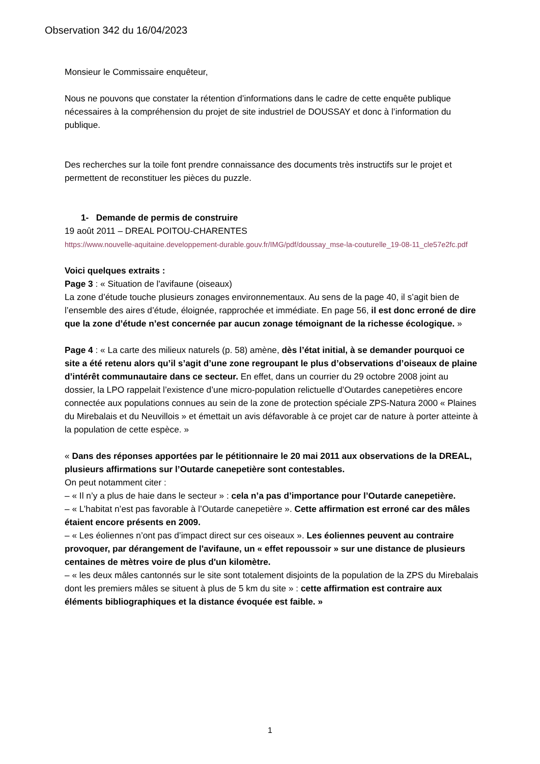Observation 342 du 16/04/2023
Monsieur le Commissaire enquêteur,
Nous ne pouvons que constater la rétention d’informations dans le cadre de cette enquête publique nécessaires à la compréhension du projet de site industriel de DOUSSAY et donc à l’information du publique.
Des recherches sur la toile font prendre connaissance des documents très instructifs sur le projet et permettent de reconstituer les pièces du puzzle.
1- Demande de permis de construire
19 août 2011 – DREAL POITOU-CHARENTES
https://www.nouvelle-aquitaine.developpement-durable.gouv.fr/IMG/pdf/doussay_mse-la-couturelle_19-08-11_cle57e2fc.pdf
Voici quelques extraits :
Page 3 : « Situation de l'avifaune (oiseaux)
La zone d’étude touche plusieurs zonages environnementaux. Au sens de la page 40, il s’agit bien de l’ensemble des aires d’étude, éloignée, rapprochée et immédiate. En page 56, il est donc erroné de dire que la zone d’étude n’est concernée par aucun zonage témoignant de la richesse écologique. »
Page 4 : « La carte des milieux naturels (p. 58) amène, dès l’état initial, à se demander pourquoi ce site a été retenu alors qu’il s’agit d’une zone regroupant le plus d’observations d’oiseaux de plaine d’intérêt communautaire dans ce secteur. En effet, dans un courrier du 29 octobre 2008 joint au dossier, la LPO rappelait l’existence d’une micro-population relictuelle d’Outardes canepetières encore connectée aux populations connues au sein de la zone de protection spéciale ZPS-Natura 2000 « Plaines du Mirebalais et du Neuvillois » et émettait un avis défavorable à ce projet car de nature à porter atteinte à la population de cette espèce. »
« Dans des réponses apportées par le pétitionnaire le 20 mai 2011 aux observations de la DREAL, plusieurs affirmations sur l’Outarde canepetière sont contestables.
On peut notamment citer :
– « Il n’y a plus de haie dans le secteur » : cela n’a pas d’importance pour l’Outarde canepetière.
– « L’habitat n’est pas favorable à l’Outarde canepetière ». Cette affirmation est erroné car des mâles étaient encore présents en 2009.
– « Les éoliennes n’ont pas d’impact direct sur ces oiseaux ». Les éoliennes peuvent au contraire provoquer, par dérangement de l'avifaune, un « effet repoussoir » sur une distance de plusieurs centaines de mètres voire de plus d'un kilomètre.
– « les deux mâles cantonnés sur le site sont totalement disjoints de la population de la ZPS du Mirebalais dont les premiers mâles se situent à plus de 5 km du site » : cette affirmation est contraire aux éléments bibliographiques et la distance évoquée est faible. »
1